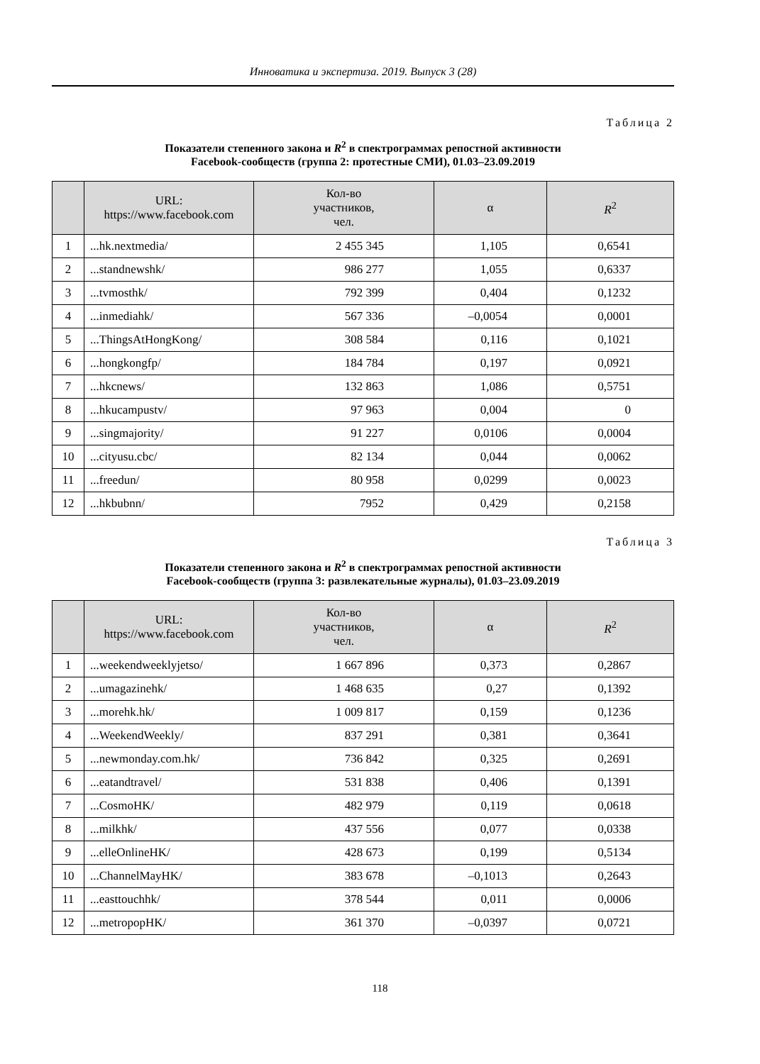Инноватика и экспертиза. 2019. Выпуск 3 (28)
Таблица 2
Показатели степенного закона и R<sup>2</sup> в спектрограммах репостной активности
Facebook-сообществ (группа 2: протестные СМИ), 01.03–23.09.2019
| | URL: https://www.facebook.com | Кол-во участников, чел. | α | R<sup>2</sup> |
| --- | --- | --- | --- | --- |
| 1 | ...hk.nextmedia/ | 2 455 345 | 1,105 | 0,6541 |
| 2 | ...standnewshk/ | 986 277 | 1,055 | 0,6337 |
| 3 | ...tvmosthk/ | 792 399 | 0,404 | 0,1232 |
| 4 | ...inmediahk/ | 567 336 | –0,0054 | 0,0001 |
| 5 | ...ThingsAtHongKong/ | 308 584 | 0,116 | 0,1021 |
| 6 | ...hongkongfp/ | 184 784 | 0,197 | 0,0921 |
| 7 | ...hkcnews/ | 132 863 | 1,086 | 0,5751 |
| 8 | ...hkucampustv/ | 97 963 | 0,004 | 0 |
| 9 | ...singmajority/ | 91 227 | 0,0106 | 0,0004 |
| 10 | ...cityusu.cbc/ | 82 134 | 0,044 | 0,0062 |
| 11 | ...freedun/ | 80 958 | 0,0299 | 0,0023 |
| 12 | ...hkbubnn/ | 7952 | 0,429 | 0,2158 |
Таблица 3
Показатели степенного закона и R<sup>2</sup> в спектрограммах репостной активности
Facebook-сообществ (группа 3: развлекательные журналы), 01.03–23.09.2019
| | URL: https://www.facebook.com | Кол-во участников, чел. | α | R<sup>2</sup> |
| --- | --- | --- | --- | --- |
| 1 | ...weekendweeklyjetso/ | 1 667 896 | 0,373 | 0,2867 |
| 2 | ...umagazinehk/ | 1 468 635 | 0,27 | 0,1392 |
| 3 | ...morehk.hk/ | 1 009 817 | 0,159 | 0,1236 |
| 4 | ...WeekendWeekly/ | 837 291 | 0,381 | 0,3641 |
| 5 | ...newmonday.com.hk/ | 736 842 | 0,325 | 0,2691 |
| 6 | ...eatandtravel/ | 531 838 | 0,406 | 0,1391 |
| 7 | ...CosmoHK/ | 482 979 | 0,119 | 0,0618 |
| 8 | ...milkhk/ | 437 556 | 0,077 | 0,0338 |
| 9 | ...elleOnlineHK/ | 428 673 | 0,199 | 0,5134 |
| 10 | ...ChannelMayHK/ | 383 678 | –0,1013 | 0,2643 |
| 11 | ...easttouchhk/ | 378 544 | 0,011 | 0,0006 |
| 12 | ...metropopHK/ | 361 370 | –0,0397 | 0,0721 |
118